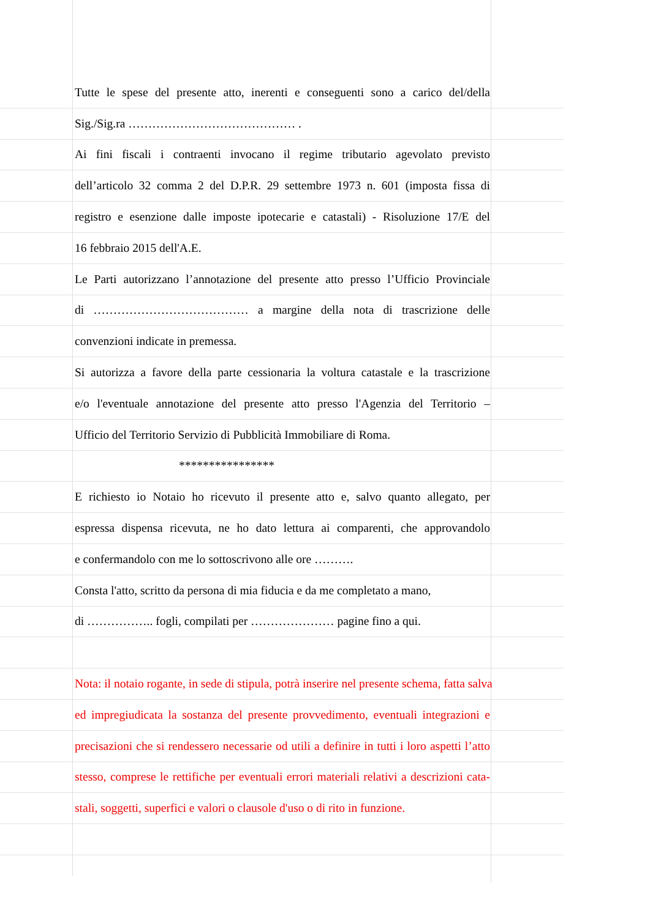Tutte le spese del presente atto, inerenti e conseguenti sono a carico del/della
Sig./Sig.ra …………………………………… .
Ai fini fiscali i contraenti invocano il regime tributario agevolato previsto
dell’articolo 32 comma 2 del D.P.R. 29 settembre 1973 n. 601 (imposta fissa di
registro e esenzione dalle imposte ipotecarie e catastali) - Risoluzione 17/E del
16 febbraio 2015 dell'A.E.
Le Parti autorizzano l’annotazione del presente atto presso l’Ufficio Provinciale
di ………………………………… a margine della nota di trascrizione delle
convenzioni indicate in premessa.
Si autorizza a favore della parte cessionaria la voltura catastale e la trascrizione
e/o l'eventuale annotazione del presente atto presso l'Agenzia del Territorio –
Ufficio del Territorio Servizio di Pubblicità Immobiliare di Roma.
****************
E richiesto io Notaio ho ricevuto il presente atto e, salvo quanto allegato, per
espressa dispensa ricevuta, ne ho dato lettura ai comparenti, che approvandolo
e confermandolo con me lo sottoscrivono alle ore ……….
Consta l'atto, scritto da persona di mia fiducia e da me completato a mano,
di …………….. fogli, compilati per ………………… pagine fino a qui.
Nota: il notaio rogante, in sede di stipula, potrà inserire nel presente schema, fatta salva
ed impregiudicata la sostanza del presente provvedimento, eventuali integrazioni e
precisazioni che si rendessero necessarie od utili a definire in tutti i loro aspetti l’atto
stesso, comprese le rettifiche per eventuali errori materiali relativi a descrizioni cata-
stali, soggetti, superfici e valori o clausole d'uso o di rito in funzione.